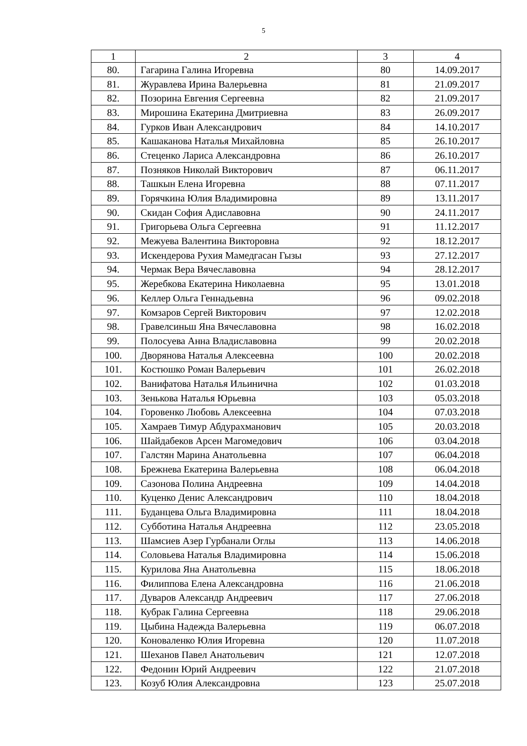5
| 1 | 2 | 3 | 4 |
| --- | --- | --- | --- |
| 80. | Гагарина Галина Игоревна | 80 | 14.09.2017 |
| 81. | Журавлева Ирина Валерьевна | 81 | 21.09.2017 |
| 82. | Позорина Евгения Сергеевна | 82 | 21.09.2017 |
| 83. | Мирошина Екатерина Дмитриевна | 83 | 26.09.2017 |
| 84. | Гурков Иван Александрович | 84 | 14.10.2017 |
| 85. | Кашаканова Наталья Михайловна | 85 | 26.10.2017 |
| 86. | Стеценко Лариса Александровна | 86 | 26.10.2017 |
| 87. | Позняков Николай Викторович | 87 | 06.11.2017 |
| 88. | Ташкын Елена Игоревна | 88 | 07.11.2017 |
| 89. | Горячкина Юлия Владимировна | 89 | 13.11.2017 |
| 90. | Скидан София Адиславовна | 90 | 24.11.2017 |
| 91. | Григорьева Ольга Сергеевна | 91 | 11.12.2017 |
| 92. | Межуева Валентина Викторовна | 92 | 18.12.2017 |
| 93. | Искендерова Рухия Мамедгасан Гызы | 93 | 27.12.2017 |
| 94. | Чермак Вера Вячеславовна | 94 | 28.12.2017 |
| 95. | Жеребкова Екатерина Николаевна | 95 | 13.01.2018 |
| 96. | Келлер Ольга Геннадьевна | 96 | 09.02.2018 |
| 97. | Комзаров Сергей Викторович | 97 | 12.02.2018 |
| 98. | Гравелсиньш Яна Вячеславовна | 98 | 16.02.2018 |
| 99. | Полосуева Анна Владиславовна | 99 | 20.02.2018 |
| 100. | Дворянова Наталья Алексеевна | 100 | 20.02.2018 |
| 101. | Костюшко Роман Валерьевич | 101 | 26.02.2018 |
| 102. | Ванифатова Наталья Ильинична | 102 | 01.03.2018 |
| 103. | Зенькова Наталья Юрьевна | 103 | 05.03.2018 |
| 104. | Горовенко Любовь Алексеевна | 104 | 07.03.2018 |
| 105. | Хамраев Тимур Абдурахманович | 105 | 20.03.2018 |
| 106. | Шайдабеков Арсен Магомедович | 106 | 03.04.2018 |
| 107. | Галстян Марина Анатольевна | 107 | 06.04.2018 |
| 108. | Брежнева Екатерина Валерьевна | 108 | 06.04.2018 |
| 109. | Сазонова Полина Андреевна | 109 | 14.04.2018 |
| 110. | Куценко Денис Александрович | 110 | 18.04.2018 |
| 111. | Буданцева Ольга Владимировна | 111 | 18.04.2018 |
| 112. | Субботина Наталья Андреевна | 112 | 23.05.2018 |
| 113. | Шамсиев Азер Гурбанали Оглы | 113 | 14.06.2018 |
| 114. | Соловьева Наталья Владимировна | 114 | 15.06.2018 |
| 115. | Курилова Яна Анатольевна | 115 | 18.06.2018 |
| 116. | Филиппова Елена Александровна | 116 | 21.06.2018 |
| 117. | Дуваров Александр Андреевич | 117 | 27.06.2018 |
| 118. | Кубрак Галина Сергеевна | 118 | 29.06.2018 |
| 119. | Цыбина Надежда Валерьевна | 119 | 06.07.2018 |
| 120. | Коноваленко Юлия Игоревна | 120 | 11.07.2018 |
| 121. | Шеханов Павел Анатольевич | 121 | 12.07.2018 |
| 122. | Федонин Юрий Андреевич | 122 | 21.07.2018 |
| 123. | Козуб Юлия Александровна | 123 | 25.07.2018 |